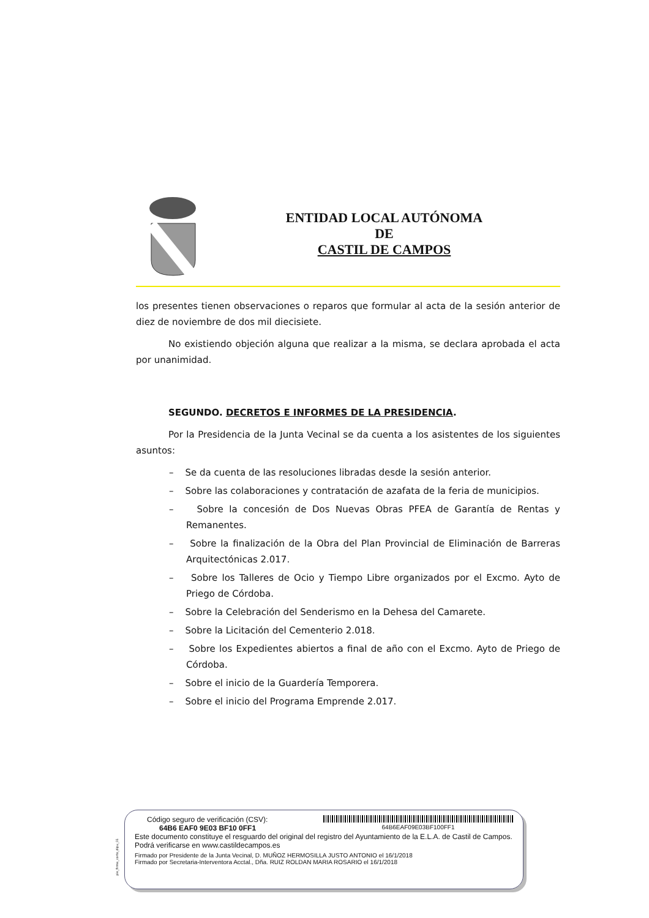ENTIDAD LOCAL AUTÓNOMA
DE
CASTIL DE CAMPOS
los presentes tienen observaciones o reparos que formular al acta de la sesión anterior de diez de noviembre de dos mil diecisiete.
No existiendo objeción alguna que realizar a la misma, se declara aprobada el acta por unanimidad.
SEGUNDO. DECRETOS E INFORMES DE LA PRESIDENCIA.
Por la Presidencia de la Junta Vecinal se da cuenta a los asistentes de los siguientes asuntos:
– Se da cuenta de las resoluciones libradas desde la sesión anterior.
– Sobre las colaboraciones y contratación de azafata de la feria de municipios.
– Sobre la concesión de Dos Nuevas Obras PFEA de Garantía de Rentas y Remanentes.
– Sobre la finalización de la Obra del Plan Provincial de Eliminación de Barreras Arquitectónicas 2.017.
– Sobre los Talleres de Ocio y Tiempo Libre organizados por el Excmo. Ayto de Priego de Córdoba.
– Sobre la Celebración del Senderismo en la Dehesa del Camarete.
– Sobre la Licitación del Cementerio 2.018.
– Sobre los Expedientes abiertos a final de año con el Excmo. Ayto de Priego de Córdoba.
– Sobre el inicio de la Guardería Temporera.
– Sobre el inicio del Programa Emprende 2.017.
pie_firma_corto_dipu_01
Código seguro de verificación (CSV):
64B6 EAF0 9E03 BF10 0FF1
64B6EAF09E03BF100FF1
Este documento constituye el resguardo del original del registro del Ayuntamiento de la E.L.A. de Castil de Campos. Podrá verificarse en www.castildecampos.es
Firmado por Presidente de la Junta Vecinal, D. MUÑOZ HERMOSILLA JUSTO ANTONIO el 16/1/2018
Firmado por Secretaria-Interventora Acctal., Dña. RUIZ ROLDAN MARIA ROSARIO el 16/1/2018